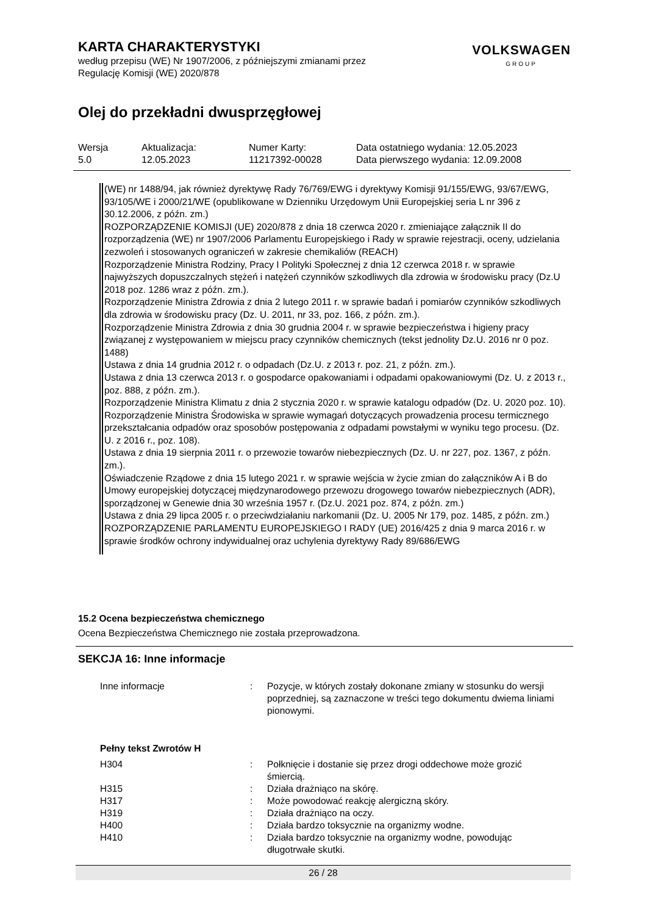KARTA CHARAKTERYSTYKI
według przepisu (WE) Nr 1907/2006, z późniejszymi zmianami przez
Regulację Komisji (WE) 2020/878
VOLKSWAGEN
GROUP
Olej do przekładni dwusprzęgłowej
| Wersja 5.0 | Aktualizacja: 12.05.2023 | Numer Karty: 11217392-00028 | Data ostatniego wydania: 12.05.2023 Data pierwszego wydania: 12.09.2008 |
(WE) nr 1488/94, jak również dyrektywę Rady 76/769/EWG i dyrektywy Komisji 91/155/EWG, 93/67/EWG, 93/105/WE i 2000/21/WE (opublikowane w Dzienniku Urzędowym Unii Europejskiej seria L nr 396 z 30.12.2006, z późn. zm.)
ROZPORZĄDZENIE KOMISJI (UE) 2020/878 z dnia 18 czerwca 2020 r. zmieniające załącznik II do rozporządzenia (WE) nr 1907/2006 Parlamentu Europejskiego i Rady w sprawie rejestracji, oceny, udzielania zezwoleń i stosowanych ograniczeń w zakresie chemikaliów (REACH)
Rozporządzenie Ministra Rodziny, Pracy I Polityki Społecznej z dnia 12 czerwca 2018 r. w sprawie najwyższych dopuszczalnych stężeń i natężeń czynników szkodliwych dla zdrowia w środowisku pracy (Dz.U 2018 poz. 1286 wraz z późn. zm.).
Rozporządzenie Ministra Zdrowia z dnia 2 lutego 2011 r. w sprawie badań i pomiarów czynników szkodliwych dla zdrowia w środowisku pracy (Dz. U. 2011, nr 33, poz. 166, z późn. zm.).
Rozporządzenie Ministra Zdrowia z dnia 30 grudnia 2004 r. w sprawie bezpieczeństwa i higieny pracy związanej z występowaniem w miejscu pracy czynników chemicznych (tekst jednolity Dz.U. 2016 nr 0 poz. 1488)
Ustawa z dnia 14 grudnia 2012 r. o odpadach (Dz.U. z 2013 r. poz. 21, z późn. zm.).
Ustawa z dnia 13 czerwca 2013 r. o gospodarce opakowaniami i odpadami opakowaniowymi (Dz. U. z 2013 r., poz. 888, z późn. zm.).
Rozporządzenie Ministra Klimatu z dnia 2 stycznia 2020 r. w sprawie katalogu odpadów (Dz. U. 2020 poz. 10).
Rozporządzenie Ministra Środowiska w sprawie wymagań dotyczących prowadzenia procesu termicznego przekształcania odpadów oraz sposobów postępowania z odpadami powstałymi w wyniku tego procesu. (Dz. U. z 2016 r., poz. 108).
Ustawa z dnia 19 sierpnia 2011 r. o przewozie towarów niebezpiecznych (Dz. U. nr 227, poz. 1367, z późn. zm.).
Oświadczenie Rządowe z dnia 15 lutego 2021 r. w sprawie wejścia w życie zmian do załączników A i B do Umowy europejskiej dotyczącej międzynarodowego przewozu drogowego towarów niebezpiecznych (ADR), sporządzonej w Genewie dnia 30 września 1957 r. (Dz.U. 2021 poz. 874, z późn. zm.)
Ustawa z dnia 29 lipca 2005 r. o przeciwdziałaniu narkomanii (Dz. U. 2005 Nr 179, poz. 1485, z późn. zm.)
ROZPORZĄDZENIE PARLAMENTU EUROPEJSKIEGO I RADY (UE) 2016/425 z dnia 9 marca 2016 r. w sprawie środków ochrony indywidualnej oraz uchylenia dyrektywy Rady 89/686/EWG
15.2 Ocena bezpieczeństwa chemicznego
Ocena Bezpieczeństwa Chemicznego nie została przeprowadzona.
SEKCJA 16: Inne informacje
| Inne informacje | : | Pozycje, w których zostały dokonane zmiany w stosunku do wersji poprzedniej, są zaznaczone w treści tego dokumentu dwiema liniami pionowymi. |
| Pełny tekst Zwrotów H | | |
| H304 | : | Połknięcie i dostanie się przez drogi oddechowe może grozić śmiercią. |
| H315 | : | Działa drażniąco na skórę. |
| H317 | : | Może powodować reakcję alergiczną skóry. |
| H319 | : | Działa drażniąco na oczy. |
| H400 | : | Działa bardzo toksycznie na organizmy wodne. |
| H410 | : | Działa bardzo toksycznie na organizmy wodne, powodując długotrwałe skutki. |
26 / 28